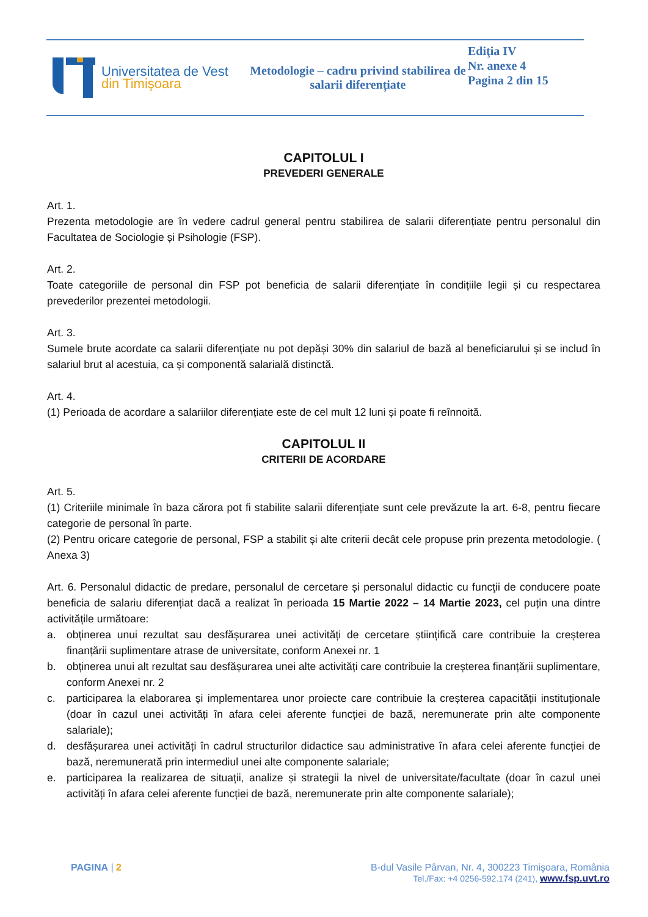Universitatea de Vest
din Timişoara
Metodologie – cadru privind stabilirea de salarii diferențiate
Ediţia IV
Nr. anexe 4
Pagina 2 din 15
CAPITOLUL I
PREVEDERI GENERALE
Art. 1.
Prezenta metodologie are în vedere cadrul general pentru stabilirea de salarii diferențiate pentru personalul din Facultatea de Sociologie și Psihologie (FSP).
Art. 2.
Toate categoriile de personal din FSP pot beneficia de salarii diferențiate în condițiile legii și cu respectarea prevederilor prezentei metodologii.
Art. 3.
Sumele brute acordate ca salarii diferențiate nu pot depăși 30% din salariul de bază al beneficiarului și se includ în salariul brut al acestuia, ca și componentă salarială distinctă.
Art. 4.
(1) Perioada de acordare a salariilor diferențiate este de cel mult 12 luni și poate fi reînnoită.
CAPITOLUL II
CRITERII DE ACORDARE
Art. 5.
(1) Criteriile minimale în baza cărora pot fi stabilite salarii diferențiate sunt cele prevăzute la art. 6-8, pentru fiecare categorie de personal în parte.
(2) Pentru oricare categorie de personal, FSP a stabilit și alte criterii decât cele propuse prin prezenta metodologie. ( Anexa 3)
Art. 6. Personalul didactic de predare, personalul de cercetare și personalul didactic cu funcţii de conducere poate beneficia de salariu diferențiat dacă a realizat în perioada 15 Martie 2022 – 14 Martie 2023, cel puțin una dintre activitățile următoare:
a. obținerea unui rezultat sau desfășurarea unei activități de cercetare științifică care contribuie la creșterea finanțării suplimentare atrase de universitate, conform Anexei nr. 1
b. obținerea unui alt rezultat sau desfășurarea unei alte activități care contribuie la creșterea finanțării suplimentare, conform Anexei nr. 2
c. participarea la elaborarea și implementarea unor proiecte care contribuie la creșterea capacității instituționale (doar în cazul unei activități în afara celei aferente funcției de bază, neremunerate prin alte componente salariale);
d. desfășurarea unei activități în cadrul structurilor didactice sau administrative în afara celei aferente funcției de bază, neremunerată prin intermediul unei alte componente salariale;
e. participarea la realizarea de situații, analize și strategii la nivel de universitate/facultate (doar în cazul unei activități în afara celei aferente funcției de bază, neremunerate prin alte componente salariale);
PAGINA | 2 B-dul Vasile Pârvan, Nr. 4, 300223 Timişoara, România
Tel./Fax: +4 0256-592.174 (241), www.fsp.uvt.ro